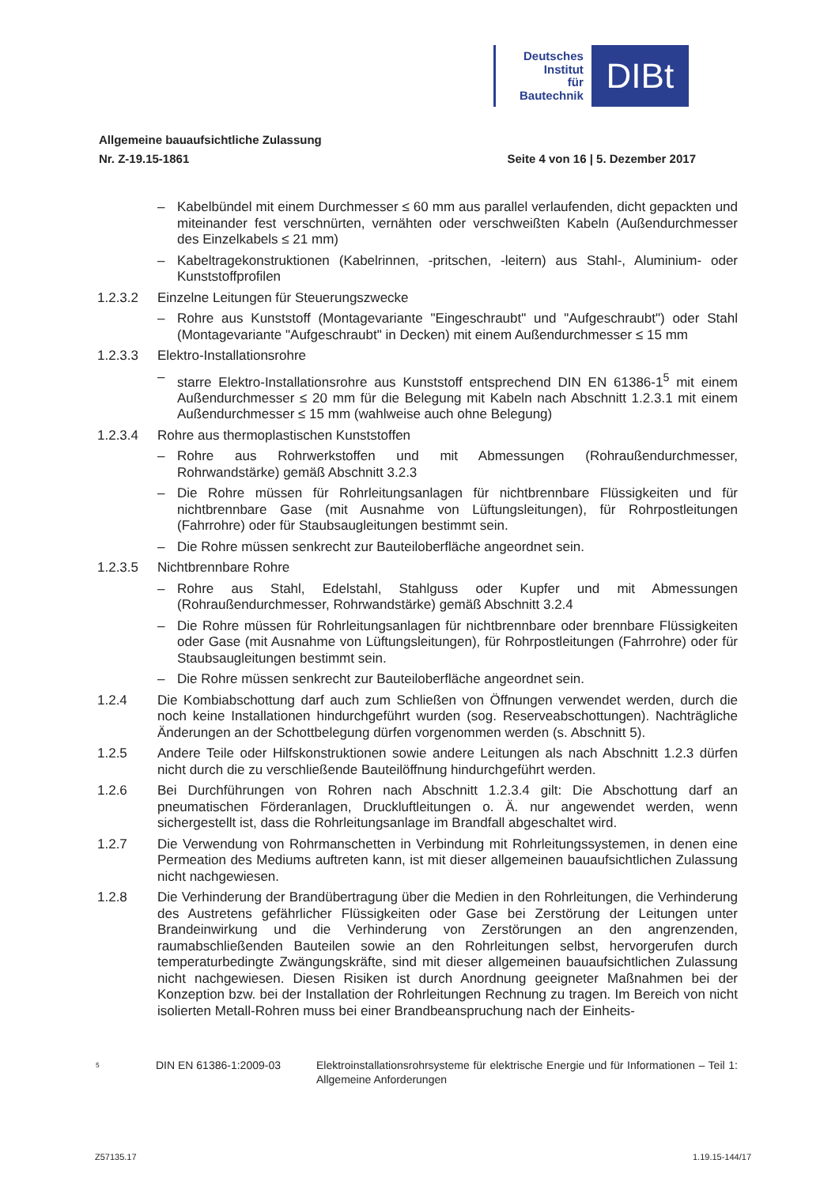Deutsches
Institut
für
Bautechnik
DIBt
Allgemeine bauaufsichtliche Zulassung
Nr. Z-19.15-1861 Seite 4 von 16 | 5. Dezember 2017
– Kabelbündel mit einem Durchmesser ≤ 60 mm aus parallel verlaufenden, dicht gepackten und miteinander fest verschnürten, vernähten oder verschweißten Kabeln (Außendurchmesser des Einzelkabels ≤ 21 mm)
– Kabeltragekonstruktionen (Kabelrinnen, -pritschen, -leitern) aus Stahl-, Aluminium- oder Kunststoffprofilen
1.2.3.2 Einzelne Leitungen für Steuerungszwecke
– Rohre aus Kunststoff (Montagevariante "Eingeschraubt" und "Aufgeschraubt") oder Stahl (Montagevariante "Aufgeschraubt" in Decken) mit einem Außendurchmesser ≤ 15 mm
1.2.3.3 Elektro-Installationsrohre
– starre Elektro-Installationsrohre aus Kunststoff entsprechend DIN EN 61386-1<sup>5</sup> mit einem Außendurchmesser ≤ 20 mm für die Belegung mit Kabeln nach Abschnitt 1.2.3.1 mit einem Außendurchmesser ≤ 15 mm (wahlweise auch ohne Belegung)
1.2.3.4 Rohre aus thermoplastischen Kunststoffen
– Rohre aus Rohrwerkstoffen und mit Abmessungen (Rohraußendurchmesser, Rohrwandstärke) gemäß Abschnitt 3.2.3
– Die Rohre müssen für Rohrleitungsanlagen für nichtbrennbare Flüssigkeiten und für nichtbrennbare Gase (mit Ausnahme von Lüftungsleitungen), für Rohrpostleitungen (Fahrrohre) oder für Staubsaugleitungen bestimmt sein.
– Die Rohre müssen senkrecht zur Bauteiloberfläche angeordnet sein.
1.2.3.5 Nichtbrennbare Rohre
– Rohre aus Stahl, Edelstahl, Stahlguss oder Kupfer und mit Abmessungen (Rohraußendurchmesser, Rohrwandstärke) gemäß Abschnitt 3.2.4
– Die Rohre müssen für Rohrleitungsanlagen für nichtbrennbare oder brennbare Flüssigkeiten oder Gase (mit Ausnahme von Lüftungsleitungen), für Rohrpostleitungen (Fahrrohre) oder für Staubsaugleitungen bestimmt sein.
– Die Rohre müssen senkrecht zur Bauteiloberfläche angeordnet sein.
1.2.4 Die Kombiabschottung darf auch zum Schließen von Öffnungen verwendet werden, durch die noch keine Installationen hindurchgeführt wurden (sog. Reserveabschottungen). Nachträgliche Änderungen an der Schottbelegung dürfen vorgenommen werden (s. Abschnitt 5).
1.2.5 Andere Teile oder Hilfskonstruktionen sowie andere Leitungen als nach Abschnitt 1.2.3 dürfen nicht durch die zu verschließende Bauteilöffnung hindurchgeführt werden.
1.2.6 Bei Durchführungen von Rohren nach Abschnitt 1.2.3.4 gilt: Die Abschottung darf an pneumatischen Förderanlagen, Druckluftleitungen o. Ä. nur angewendet werden, wenn sichergestellt ist, dass die Rohrleitungsanlage im Brandfall abgeschaltet wird.
1.2.7 Die Verwendung von Rohrmanschetten in Verbindung mit Rohrleitungssystemen, in denen eine Permeation des Mediums auftreten kann, ist mit dieser allgemeinen bauaufsichtlichen Zulassung nicht nachgewiesen.
1.2.8 Die Verhinderung der Brandübertragung über die Medien in den Rohrleitungen, die Verhinderung des Austretens gefährlicher Flüssigkeiten oder Gase bei Zerstörung der Leitungen unter Brandeinwirkung und die Verhinderung von Zerstörungen an den angrenzenden, raumabschließenden Bauteilen sowie an den Rohrleitungen selbst, hervorgerufen durch temperaturbedingte Zwängungskräfte, sind mit dieser allgemeinen bauaufsichtlichen Zulassung nicht nachgewiesen. Diesen Risiken ist durch Anordnung geeigneter Maßnahmen bei der Konzeption bzw. bei der Installation der Rohrleitungen Rechnung zu tragen. Im Bereich von nicht isolierten Metall-Rohren muss bei einer Brandbeanspruchung nach der Einheits-
<sup>5</sup> DIN EN 61386-1:2009-03 Elektroinstallationsrohrsysteme für elektrische Energie und für Informationen – Teil 1: Allgemeine Anforderungen
Z57135.17 1.19.15-144/17